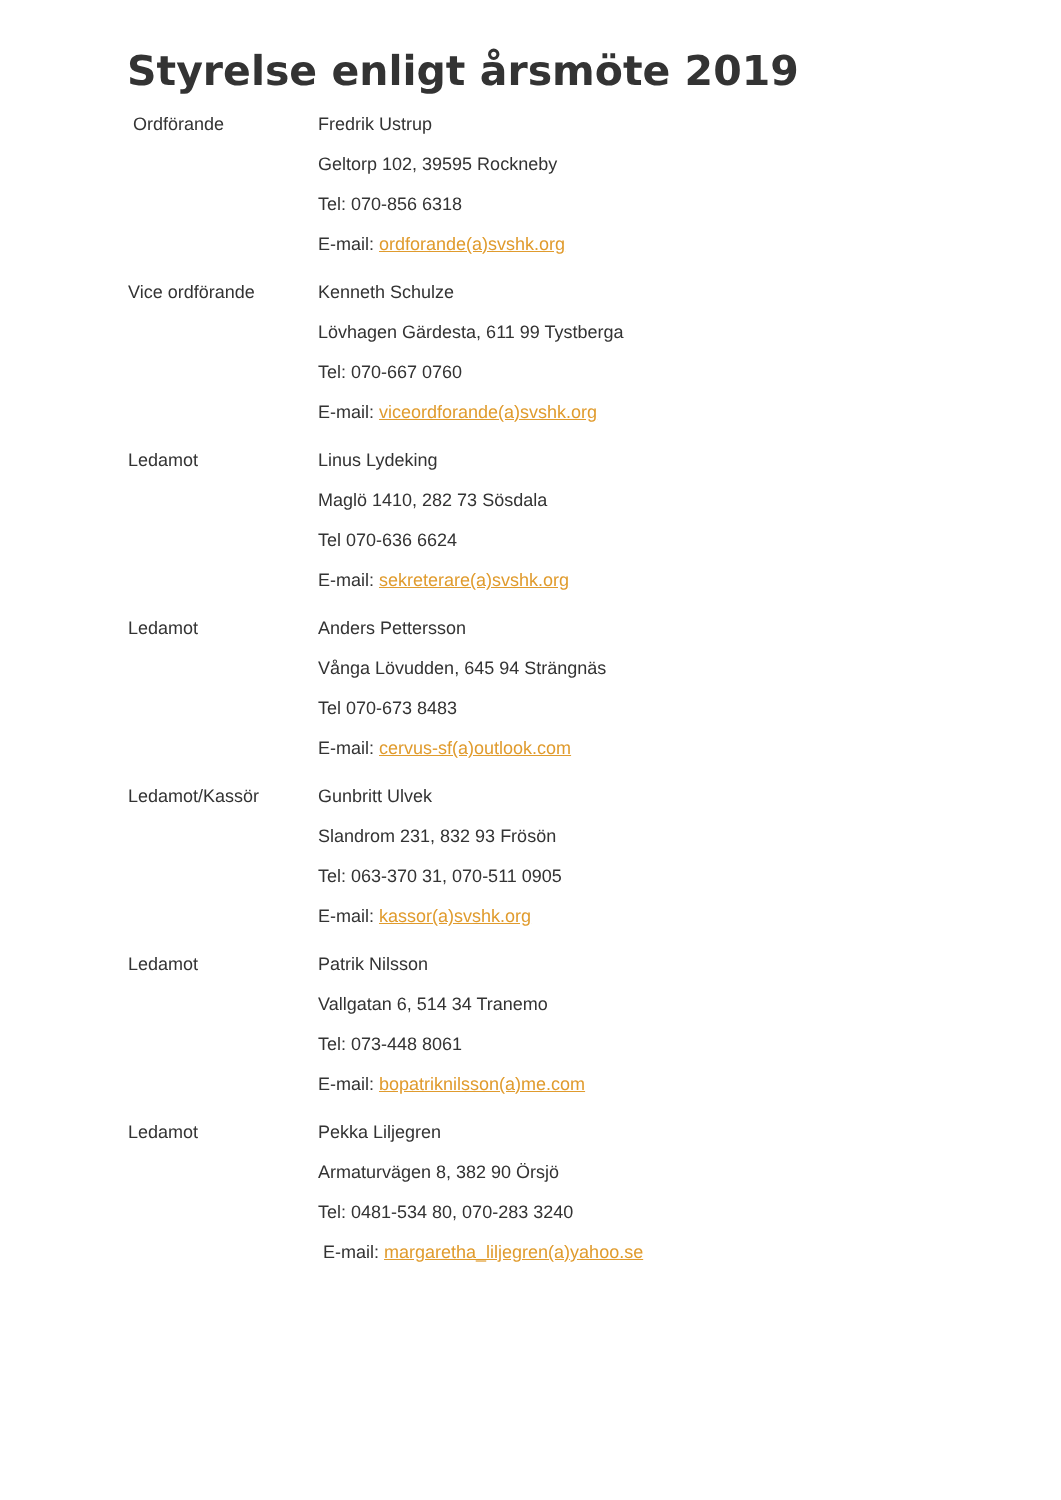Styrelse enligt årsmöte 2019
Ordförande Fredrik Ustrup
Geltorp 102, 39595 Rockneby
Tel: 070-856 6318
E-mail: ordforande(a)svshk.org
Vice ordförande Kenneth Schulze
Lövhagen Gärdesta, 611 99 Tystberga
Tel: 070-667 0760
E-mail: viceordforande(a)svshk.org
Ledamot Linus Lydeking
Maglö 1410, 282 73 Sösdala
Tel 070-636 6624
E-mail: sekreterare(a)svshk.org
Ledamot Anders Pettersson
Vånga Lövudden, 645 94 Strängnäs
Tel 070-673 8483
E-mail: cervus-sf(a)outlook.com
Ledamot/Kassör Gunbritt Ulvek
Slandrom 231, 832 93 Frösön
Tel: 063-370 31, 070-511 0905
E-mail: kassor(a)svshk.org
Ledamot Patrik Nilsson
Vallgatan 6, 514 34 Tranemo
Tel: 073-448 8061
E-mail: bopatriknilsson(a)me.com
Ledamot Pekka Liljegren
Armaturvägen 8, 382 90 Örsjö
Tel: 0481-534 80, 070-283 3240
E-mail: margaretha_liljegren(a)yahoo.se